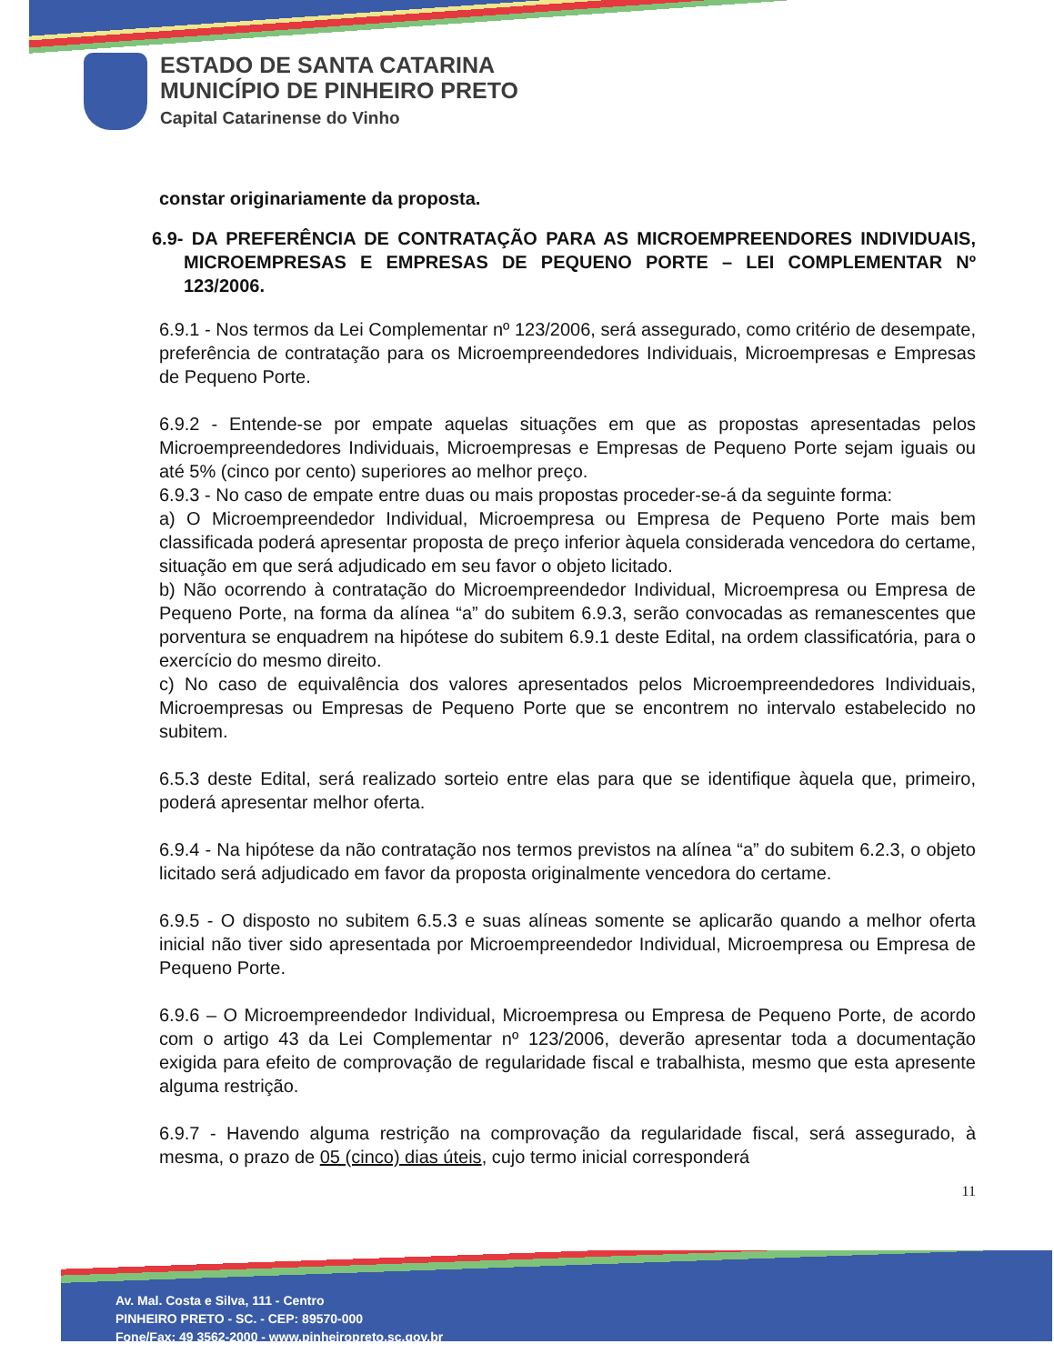ESTADO DE SANTA CATARINA
MUNICÍPIO DE PINHEIRO PRETO
Capital Catarinense do Vinho
constar originariamente da proposta.
6.9- DA PREFERÊNCIA DE CONTRATAÇÃO PARA AS MICROEMPREENDORES INDIVIDUAIS, MICROEMPRESAS E EMPRESAS DE PEQUENO PORTE – LEI COMPLEMENTAR Nº 123/2006.
6.9.1 - Nos termos da Lei Complementar nº 123/2006, será assegurado, como critério de desempate, preferência de contratação para os Microempreendedores Individuais, Microempresas e Empresas de Pequeno Porte.
6.9.2 - Entende-se por empate aquelas situações em que as propostas apresentadas pelos Microempreendedores Individuais, Microempresas e Empresas de Pequeno Porte sejam iguais ou até 5% (cinco por cento) superiores ao melhor preço.
6.9.3 - No caso de empate entre duas ou mais propostas proceder-se-á da seguinte forma:
a) O Microempreendedor Individual, Microempresa ou Empresa de Pequeno Porte mais bem classificada poderá apresentar proposta de preço inferior àquela considerada vencedora do certame, situação em que será adjudicado em seu favor o objeto licitado.
b) Não ocorrendo à contratação do Microempreendedor Individual, Microempresa ou Empresa de Pequeno Porte, na forma da alínea “a” do subitem 6.9.3, serão convocadas as remanescentes que porventura se enquadrem na hipótese do subitem 6.9.1 deste Edital, na ordem classificatória, para o exercício do mesmo direito.
c) No caso de equivalência dos valores apresentados pelos Microempreendedores Individuais, Microempresas ou Empresas de Pequeno Porte que se encontrem no intervalo estabelecido no subitem.
6.5.3 deste Edital, será realizado sorteio entre elas para que se identifique àquela que, primeiro, poderá apresentar melhor oferta.
6.9.4 - Na hipótese da não contratação nos termos previstos na alínea “a” do subitem 6.2.3, o objeto licitado será adjudicado em favor da proposta originalmente vencedora do certame.
6.9.5 - O disposto no subitem 6.5.3 e suas alíneas somente se aplicarão quando a melhor oferta inicial não tiver sido apresentada por Microempreendedor Individual, Microempresa ou Empresa de Pequeno Porte.
6.9.6 – O Microempreendedor Individual, Microempresa ou Empresa de Pequeno Porte, de acordo com o artigo 43 da Lei Complementar nº 123/2006, deverão apresentar toda a documentação exigida para efeito de comprovação de regularidade fiscal e trabalhista, mesmo que esta apresente alguma restrição.
6.9.7 - Havendo alguma restrição na comprovação da regularidade fiscal, será assegurado, à mesma, o prazo de 05 (cinco) dias úteis, cujo termo inicial corresponderá
11
Av. Mal. Costa e Silva, 111 - Centro
PINHEIRO PRETO - SC. - CEP: 89570-000
Fone/Fax: 49 3562-2000 - www.pinheiropreto.sc.gov.br